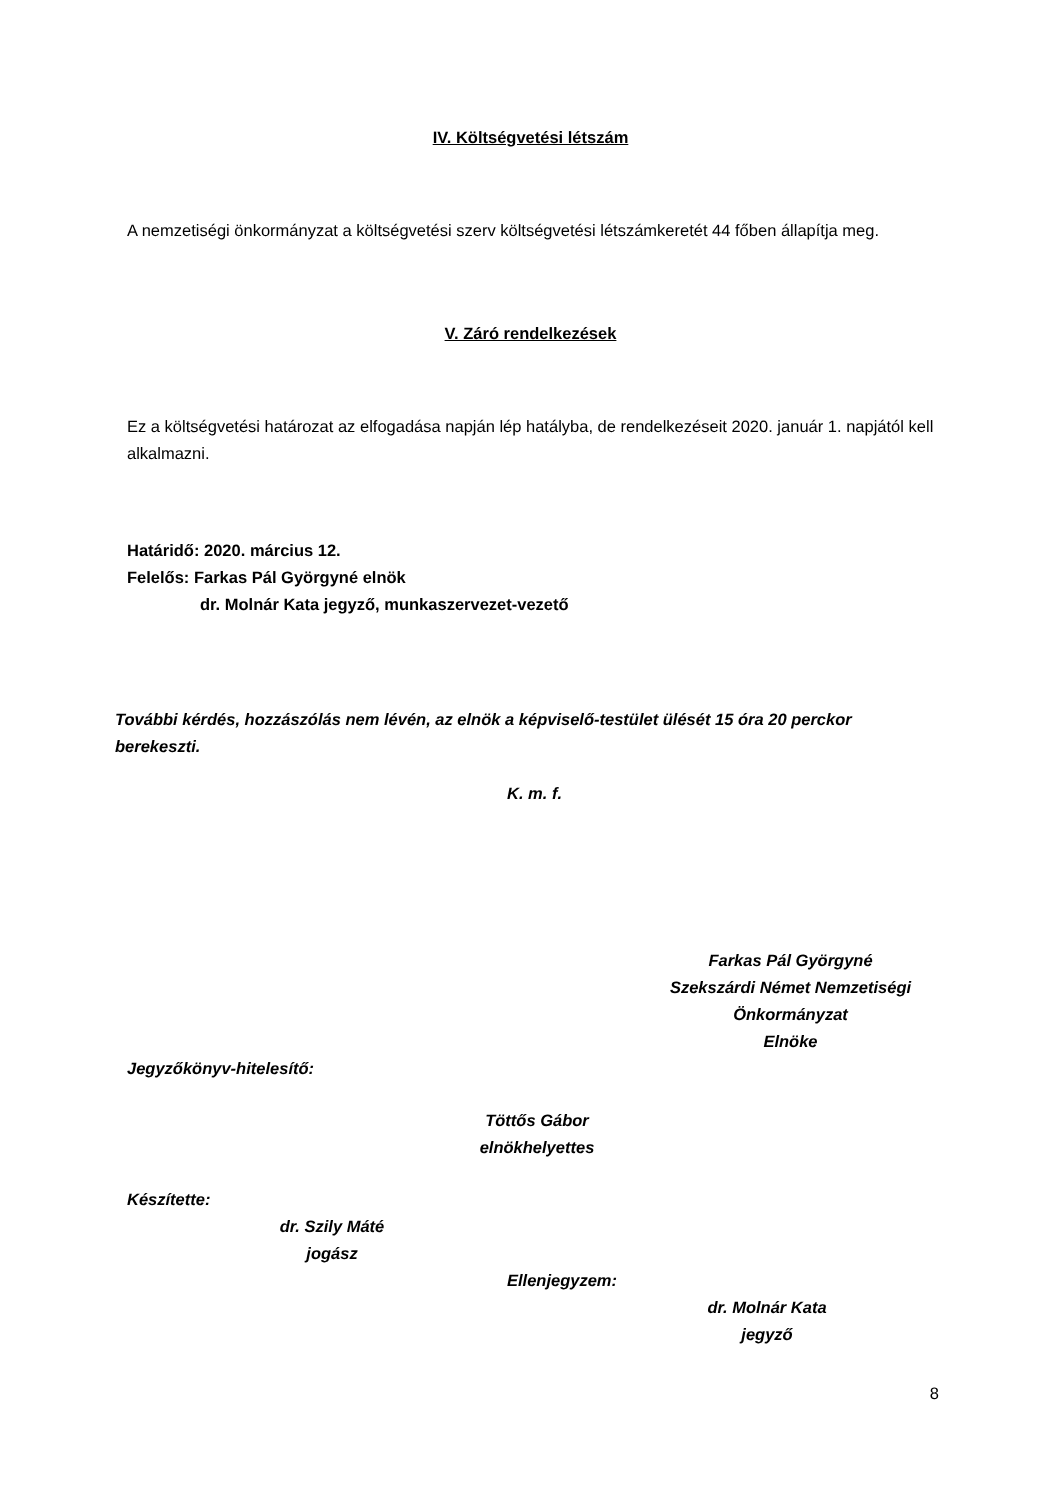IV. Költségvetési létszám
A nemzetiségi önkormányzat a költségvetési szerv költségvetési létszámkeretét 44 főben állapítja meg.
V. Záró rendelkezések
Ez a költségvetési határozat az elfogadása napján lép hatályba, de rendelkezéseit 2020. január 1. napjától kell alkalmazni.
Határidő: 2020. március 12.
Felelős: Farkas Pál Györgyné elnök
dr. Molnár Kata jegyző, munkaszervezet-vezető
További kérdés, hozzászólás nem lévén, az elnök a képviselő-testület ülését 15 óra 20 perckor berekeszti.
K. m. f.
Farkas Pál Györgyné
Szekszárdi Német Nemzetiségi Önkormányzat
Elnöke
Jegyzőkönyv-hitelesítő:
Töttős Gábor
elnökhelyettes
Készítette:
dr. Szily Máté
jogász
Ellenjegyzem:
dr. Molnár Kata
jegyző
8